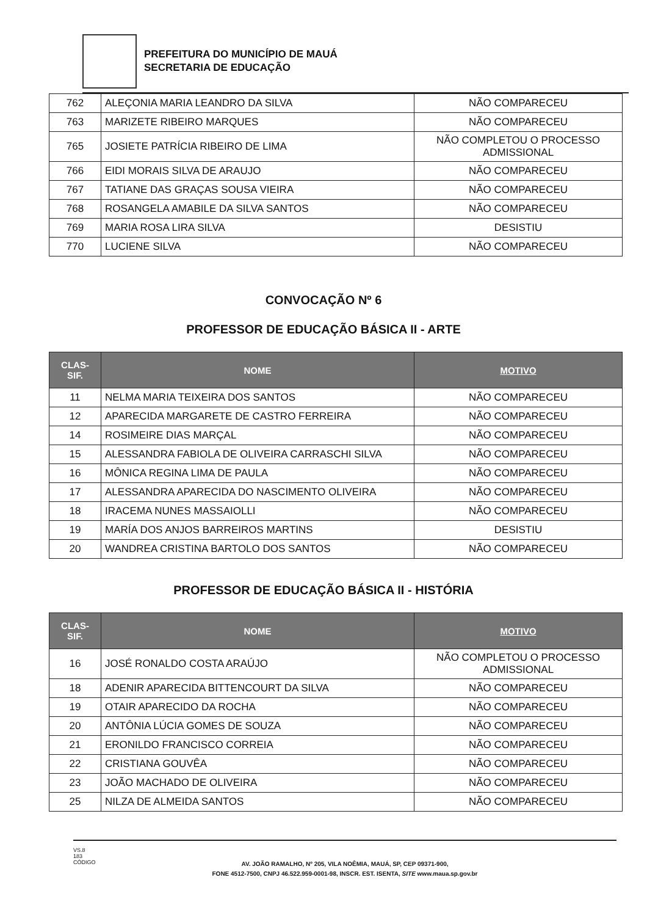PREFEITURA DO MUNICÍPIO DE MAUÁ
SECRETARIA DE EDUCAÇÃO
| 762 | ALEÇONIA MARIA LEANDRO DA SILVA | NÃO COMPARECEU |
| 763 | MARIZETE RIBEIRO MARQUES | NÃO COMPARECEU |
| 765 | JOSIETE PATRÍCIA RIBEIRO DE LIMA | NÃO COMPLETOU O PROCESSO ADMISSIONAL |
| 766 | EIDI MORAIS SILVA DE ARAUJO | NÃO COMPARECEU |
| 767 | TATIANE DAS GRAÇAS SOUSA VIEIRA | NÃO COMPARECEU |
| 768 | ROSANGELA AMABILE DA SILVA SANTOS | NÃO COMPARECEU |
| 769 | MARIA ROSA LIRA SILVA | DESISTIU |
| 770 | LUCIENE SILVA | NÃO COMPARECEU |
CONVOCAÇÃO Nº 6
PROFESSOR DE EDUCAÇÃO BÁSICA II - ARTE
| CLAS- SIF. | NOME | MOTIVO |
| --- | --- | --- |
| 11 | NELMA MARIA TEIXEIRA DOS SANTOS | NÃO COMPARECEU |
| 12 | APARECIDA MARGARETE DE CASTRO FERREIRA | NÃO COMPARECEU |
| 14 | ROSIMEIRE DIAS MARÇAL | NÃO COMPARECEU |
| 15 | ALESSANDRA FABIOLA DE OLIVEIRA CARRASCHI SILVA | NÃO COMPARECEU |
| 16 | MÔNICA REGINA LIMA DE PAULA | NÃO COMPARECEU |
| 17 | ALESSANDRA APARECIDA DO NASCIMENTO OLIVEIRA | NÃO COMPARECEU |
| 18 | IRACEMA NUNES MASSAIOLLI | NÃO COMPARECEU |
| 19 | MARÍA DOS ANJOS BARREIROS MARTINS | DESISTIU |
| 20 | WANDREA CRISTINA BARTOLO DOS SANTOS | NÃO COMPARECEU |
PROFESSOR DE EDUCAÇÃO BÁSICA II - HISTÓRIA
| CLAS- SIF. | NOME | MOTIVO |
| --- | --- | --- |
| 16 | JOSÉ RONALDO COSTA ARAÚJO | NÃO COMPLETOU O PROCESSO ADMISSIONAL |
| 18 | ADENIR APARECIDA BITTENCOURT DA SILVA | NÃO COMPARECEU |
| 19 | OTAIR APARECIDO DA ROCHA | NÃO COMPARECEU |
| 20 | ANTÔNIA LÚCIA GOMES DE SOUZA | NÃO COMPARECEU |
| 21 | ERONILDO FRANCISCO CORREIA | NÃO COMPARECEU |
| 22 | CRISTIANA GOUVÊA | NÃO COMPARECEU |
| 23 | JOÃO MACHADO DE OLIVEIRA | NÃO COMPARECEU |
| 25 | NILZA DE ALMEIDA SANTOS | NÃO COMPARECEU |
VS.8
183
CÓDIGO
AV. JOÃO RAMALHO, Nº 205, VILA NOÊMIA, MAUÁ, SP, CEP 09371-900,
FONE 4512-7500, CNPJ 46.522.959-0001-98, INSCR. EST. ISENTA, SITE www.maua.sp.gov.br